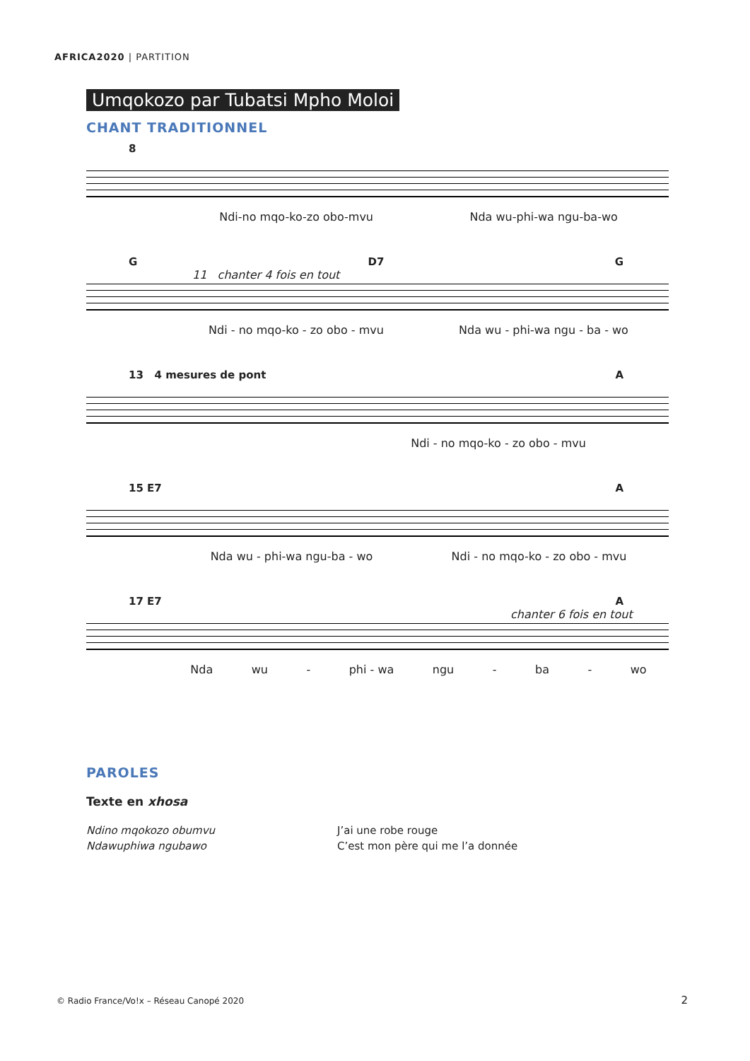AFRICA2020 | PARTITION
Umqokozo par Tubatsi Mpho Moloi
CHANT TRADITIONNEL
8
Ndi-no mqo-ko-zo obo-mvu Nda wu-phi-wa ngu-ba-wo
G D7 G
11 chanter 4 fois en tout
Ndi - no mqo-ko - zo obo - mvu Nda wu - phi-wa ngu - ba - wo
13 4 mesures de pont A
Ndi - no mqo-ko - zo obo - mvu
15 E7 A
Nda wu - phi-wa ngu-ba - wo Ndi - no mqo-ko - zo obo - mvu
17 E7 A
chanter 6 fois en tout
Nda wu - phi - wa ngu - ba - wo
PAROLES
Texte en xhosa
Ndino mqokozo obumvu
Ndawuphiwa ngubawo
J’ai une robe rouge
C’est mon père qui me l’a donnée
© Radio France/Vo!x – Réseau Canopé 2020
2